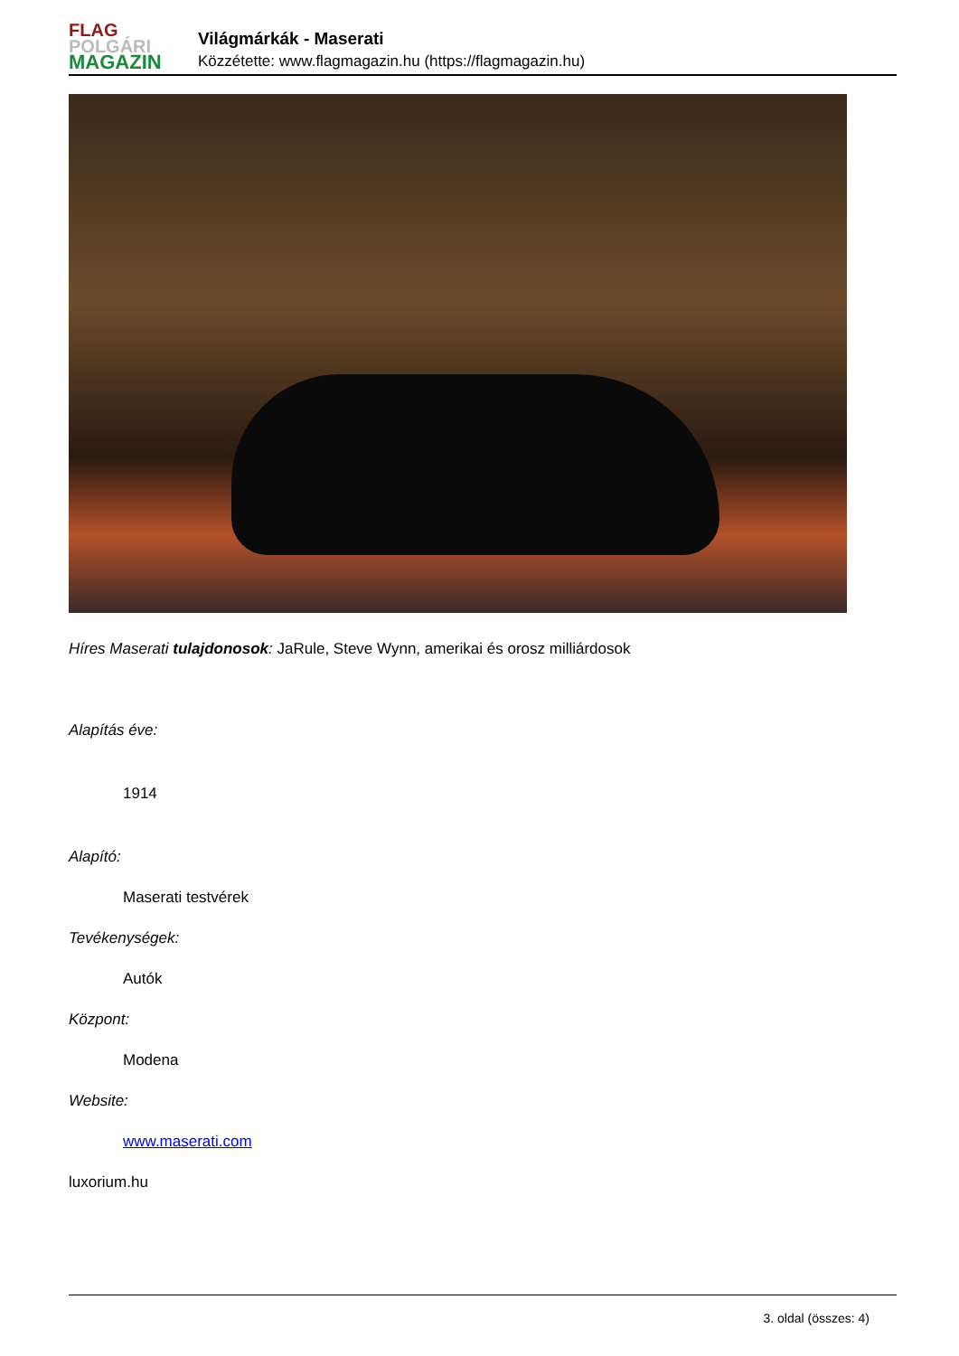FLAG
POLGÁRI
MAGAZIN
Világmárkák - Maserati
Közzétette: www.flagmagazin.hu (https://flagmagazin.hu)
Híres Maserati tulajdonosok: JaRule, Steve Wynn, amerikai és orosz milliárdosok
Alapítás éve:
1914
Alapító:
Maserati testvérek
Tevékenységek:
Autók
Központ:
Modena
Website:
www.maserati.com
luxorium.hu
3. oldal (összes: 4)